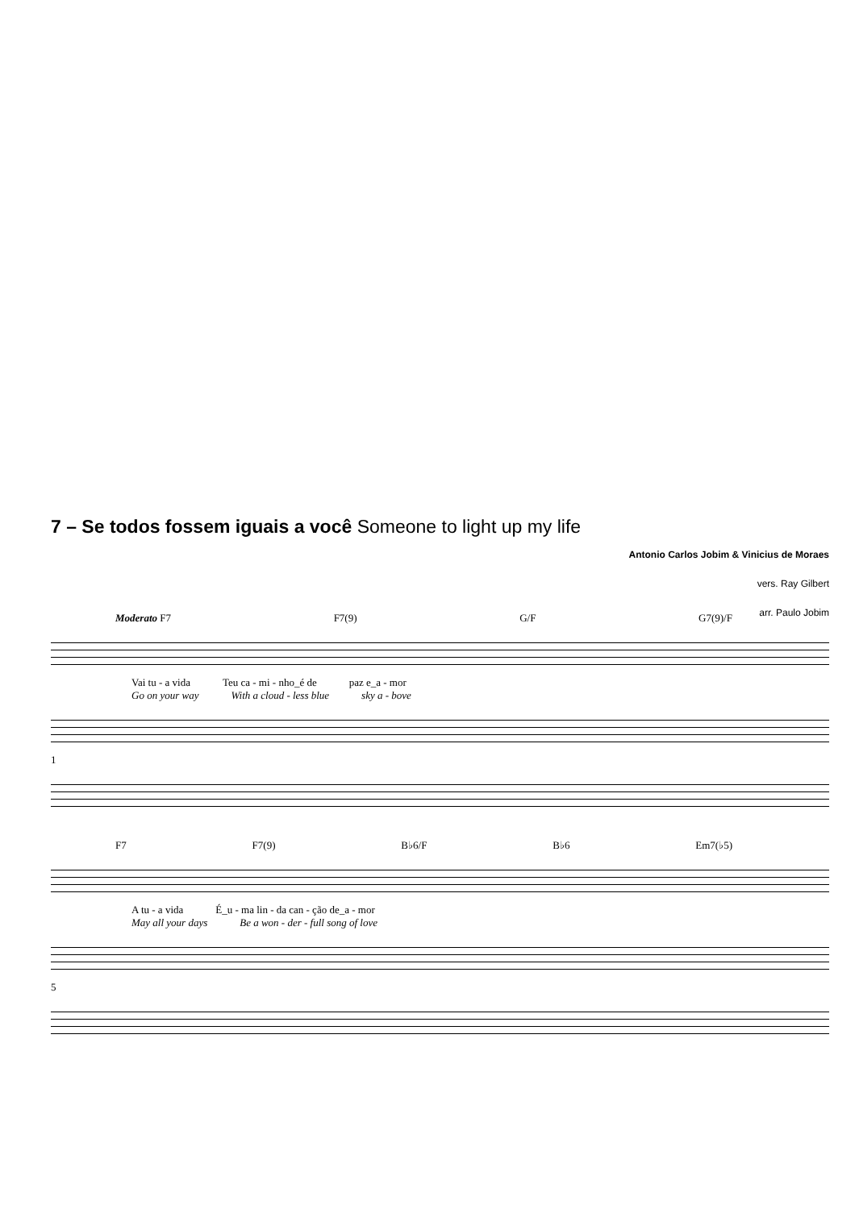7 – Se todos fossem iguais a você Someone to light up my life
Antonio Carlos Jobim & Vinicius de Moraes
vers. Ray Gilbert
arr. Paulo Jobim
Moderato F7 F7(9) G/F G7(9)/F
Vai tu - a vida Teu ca - mi - nho_é de paz e_a - mor
Go on your way With a cloud - less blue sky a - bove
1
F7 F7(9) B♭6/F B♭6 Em7(♭5)
A tu - a vida É_u - ma lin - da can - ção de_a - mor
May all your days Be a won - der - full song of love
5